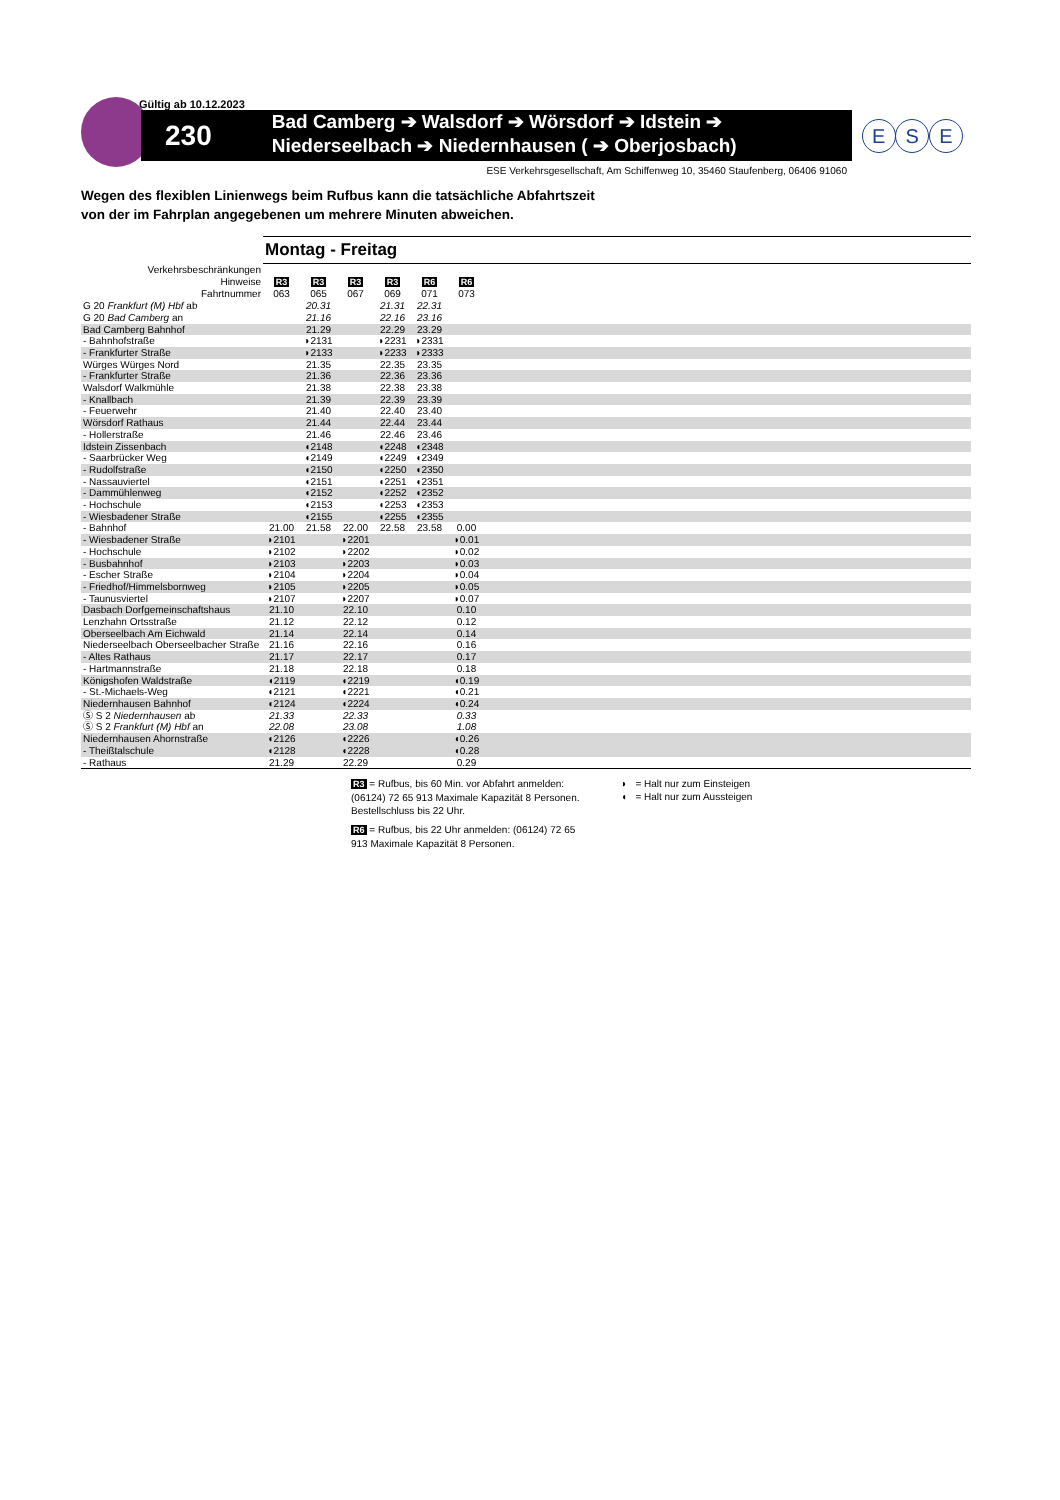Gültig ab 10.12.2023
230
Bad Camberg ➔ Walsdorf ➔ Wörsdorf ➔ Idstein ➔
Niederseelbach ➔ Niedernhausen ( ➔ Oberjosbach)
E S E
ESE Verkehrsgesellschaft, Am Schiffenweg 10, 35460 Staufenberg, 06406 91060
Wegen des flexiblen Linienwegs beim Rufbus kann die tatsächliche Abfahrtszeit
von der im Fahrplan angegebenen um mehrere Minuten abweichen.
| | Montag - Freitag | | | | | | |
| Verkehrsbeschränkungen | | | | | | | |
| Hinweise | R3 | R3 | R3 | R3 | R6 | R6 | |
| Fahrtnummer | 063 | 065 | 067 | 069 | 071 | 073 | |
| G 20 Frankfurt (M) Hbf ab | | 20.31 | | 21.31 | 22.31 | | |
| G 20 Bad Camberg an | | 21.16 | | 22.16 | 23.16 | | |
| Bad Camberg Bahnhof | | 21.29 | | 22.29 | 23.29 | | |
| - Bahnhofstraße | | ◗2131 | | ◗2231 | ◗2331 | | |
| - Frankfurter Straße | | ◗2133 | | ◗2233 | ◗2333 | | |
| Würges Würges Nord | | 21.35 | | 22.35 | 23.35 | | |
| - Frankfurter Straße | | 21.36 | | 22.36 | 23.36 | | |
| Walsdorf Walkmühle | | 21.38 | | 22.38 | 23.38 | | |
| - Knallbach | | 21.39 | | 22.39 | 23.39 | | |
| - Feuerwehr | | 21.40 | | 22.40 | 23.40 | | |
| Wörsdorf Rathaus | | 21.44 | | 22.44 | 23.44 | | |
| - Hollerstraße | | 21.46 | | 22.46 | 23.46 | | |
| Idstein Zissenbach | | ◖2148 | | ◖2248 | ◖2348 | | |
| - Saarbrücker Weg | | ◖2149 | | ◖2249 | ◖2349 | | |
| - Rudolfstraße | | ◖2150 | | ◖2250 | ◖2350 | | |
| - Nassauviertel | | ◖2151 | | ◖2251 | ◖2351 | | |
| - Dammühlenweg | | ◖2152 | | ◖2252 | ◖2352 | | |
| - Hochschule | | ◖2153 | | ◖2253 | ◖2353 | | |
| - Wiesbadener Straße | | ◖2155 | | ◖2255 | ◖2355 | | |
| - Bahnhof | 21.00 | 21.58 | 22.00 | 22.58 | 23.58 | 0.00 | |
| - Wiesbadener Straße | ◗2101 | | ◗2201 | | | ◗0.01 | |
| - Hochschule | ◗2102 | | ◗2202 | | | ◗0.02 | |
| - Busbahnhof | ◗2103 | | ◗2203 | | | ◗0.03 | |
| - Escher Straße | ◗2104 | | ◗2204 | | | ◗0.04 | |
| - Friedhof/Himmelsbornweg | ◗2105 | | ◗2205 | | | ◗0.05 | |
| - Taunusviertel | ◗2107 | | ◗2207 | | | ◗0.07 | |
| Dasbach Dorfgemeinschaftshaus | 21.10 | | 22.10 | | | 0.10 | |
| Lenzhahn Ortsstraße | 21.12 | | 22.12 | | | 0.12 | |
| Oberseelbach Am Eichwald | 21.14 | | 22.14 | | | 0.14 | |
| Niederseelbach Oberseelbacher Straße | 21.16 | | 22.16 | | | 0.16 | |
| - Altes Rathaus | 21.17 | | 22.17 | | | 0.17 | |
| - Hartmannstraße | 21.18 | | 22.18 | | | 0.18 | |
| Königshofen Waldstraße | ◖2119 | | ◖2219 | | | ◖0.19 | |
| - St.-Michaels-Weg | ◖2121 | | ◖2221 | | | ◖0.21 | |
| Niedernhausen Bahnhof | ◖2124 | | ◖2224 | | | ◖0.24 | |
| Ⓢ S 2 Niedernhausen ab | 21.33 | | 22.33 | | | 0.33 | |
| Ⓢ S 2 Frankfurt (M) Hbf an | 22.08 | | 23.08 | | | 1.08 | |
| Niedernhausen Ahornstraße | ◖2126 | | ◖2226 | | | ◖0.26 | |
| - Theißtalschule | ◖2128 | | ◖2228 | | | ◖0.28 | |
| - Rathaus | 21.29 | | 22.29 | | | 0.29 | |
R3 = Rufbus, bis 60 Min. vor Abfahrt anmelden: (06124) 72 65 913 Maximale Kapazität 8 Personen. Bestellschluss bis 22 Uhr.
R6 = Rufbus, bis 22 Uhr anmelden: (06124) 72 65 913 Maximale Kapazität 8 Personen.
◗ = Halt nur zum Einsteigen
◖ = Halt nur zum Aussteigen